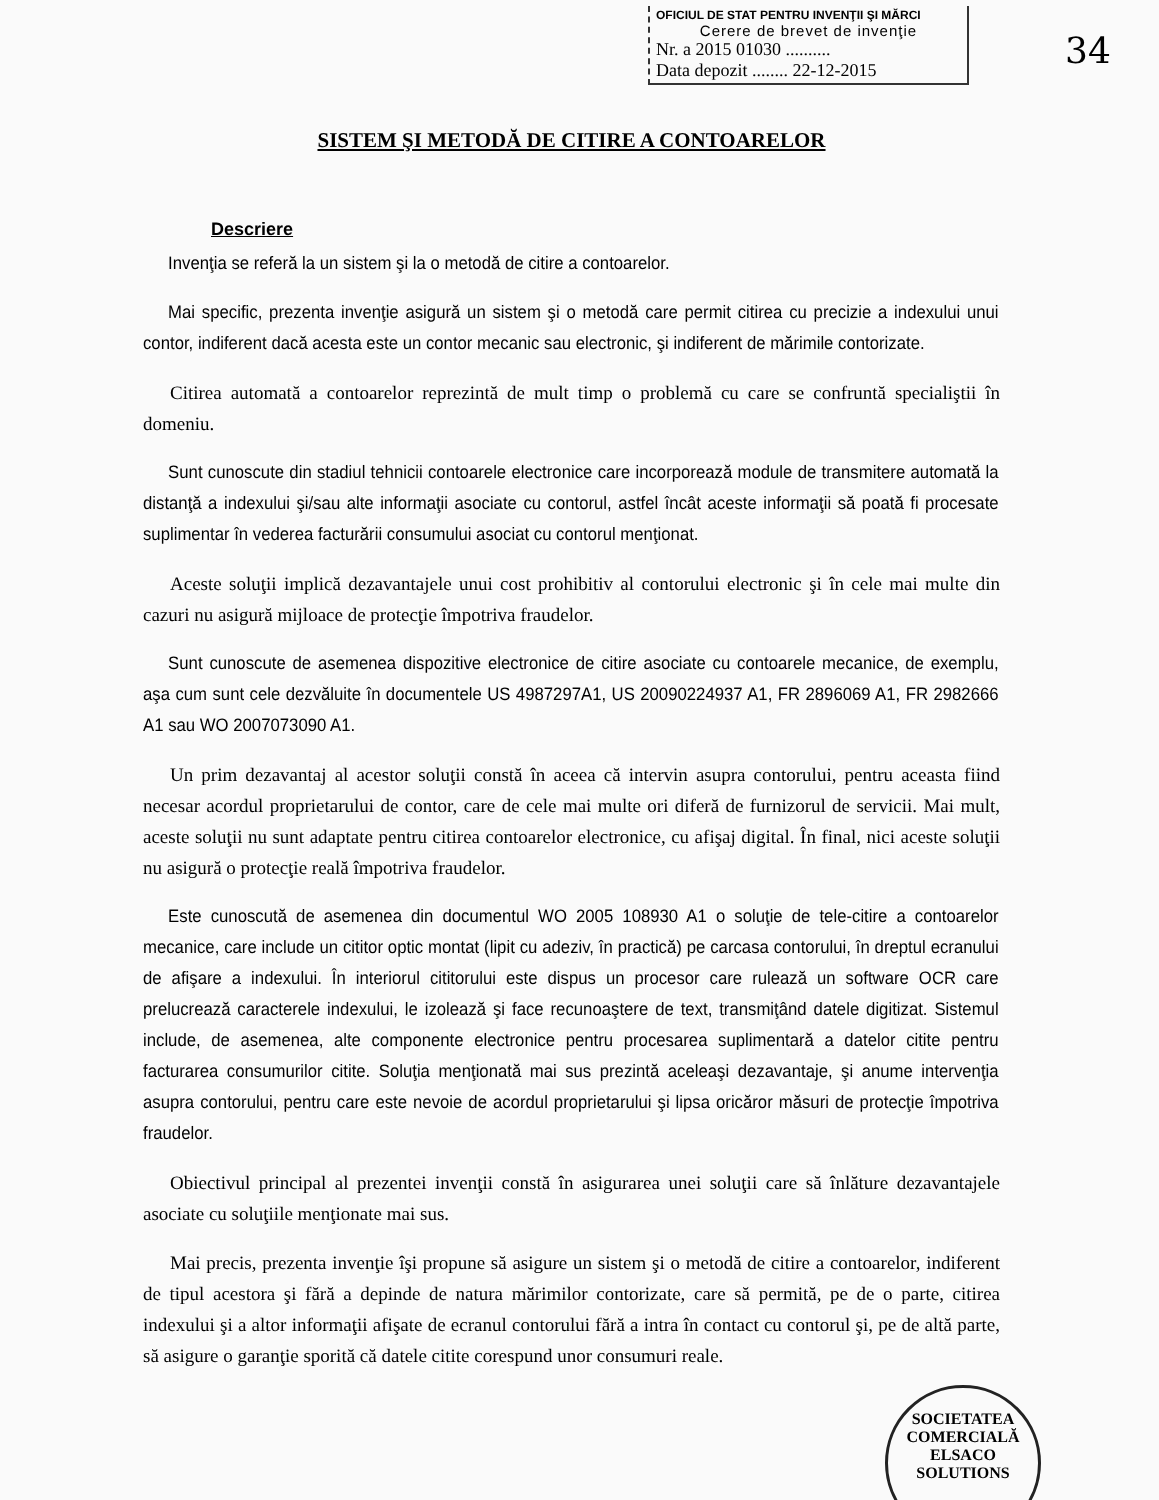OFICIUL DE STAT PENTRU INVENŢII ŞI MĂRCI
Cerere de brevet de invenţie
Nr. a 2015 01030 ..........
Data depozit ........ 22-12-2015
34
SISTEM ŞI METODĂ DE CITIRE A CONTOARELOR
Descriere
Invenţia se referă la un sistem şi la o metodă de citire a contoarelor.
Mai specific, prezenta invenţie asigură un sistem şi o metodă care permit citirea cu precizie a indexului unui contor, indiferent dacă acesta este un contor mecanic sau electronic, şi indiferent de mărimile contorizate.
Citirea automată a contoarelor reprezintă de mult timp o problemă cu care se confruntă specialiştii în domeniu.
Sunt cunoscute din stadiul tehnicii contoarele electronice care incorporează module de transmitere automată la distanţă a indexului şi/sau alte informaţii asociate cu contorul, astfel încât aceste informaţii să poată fi procesate suplimentar în vederea facturării consumului asociat cu contorul menţionat.
Aceste soluţii implică dezavantajele unui cost prohibitiv al contorului electronic şi în cele mai multe din cazuri nu asigură mijloace de protecţie împotriva fraudelor.
Sunt cunoscute de asemenea dispozitive electronice de citire asociate cu contoarele mecanice, de exemplu, aşa cum sunt cele dezvăluite în documentele US 4987297A1, US 20090224937 A1, FR 2896069 A1, FR 2982666 A1 sau WO 2007073090 A1.
Un prim dezavantaj al acestor soluţii constă în aceea că intervin asupra contorului, pentru aceasta fiind necesar acordul proprietarului de contor, care de cele mai multe ori diferă de furnizorul de servicii. Mai mult, aceste soluţii nu sunt adaptate pentru citirea contoarelor electronice, cu afişaj digital. În final, nici aceste soluţii nu asigură o protecţie reală împotriva fraudelor.
Este cunoscută de asemenea din documentul WO 2005 108930 A1 o soluţie de tele-citire a contoarelor mecanice, care include un cititor optic montat (lipit cu adeziv, în practică) pe carcasa contorului, în dreptul ecranului de afişare a indexului. În interiorul cititorului este dispus un procesor care rulează un software OCR care prelucrează caracterele indexului, le izolează şi face recunoaştere de text, transmiţând datele digitizat. Sistemul include, de asemenea, alte componente electronice pentru procesarea suplimentară a datelor citite pentru facturarea consumurilor citite. Soluţia menţionată mai sus prezintă aceleaşi dezavantaje, şi anume intervenţia asupra contorului, pentru care este nevoie de acordul proprietarului şi lipsa oricăror măsuri de protecţie împotriva fraudelor.
Obiectivul principal al prezentei invenţii constă în asigurarea unei soluţii care să înlăture dezavantajele asociate cu soluţiile menţionate mai sus.
Mai precis, prezenta invenţie îşi propune să asigure un sistem şi o metodă de citire a contoarelor, indiferent de tipul acestora şi fără a depinde de natura mărimilor contorizate, care să permită, pe de o parte, citirea indexului şi a altor informaţii afişate de ecranul contorului fără a intra în contact cu contorul şi, pe de altă parte, să asigure o garanţie sporită că datele citite corespund unor consumuri reale.
SOCIETATEA COMERCIALĂ
ELSACO
SOLUTIONS